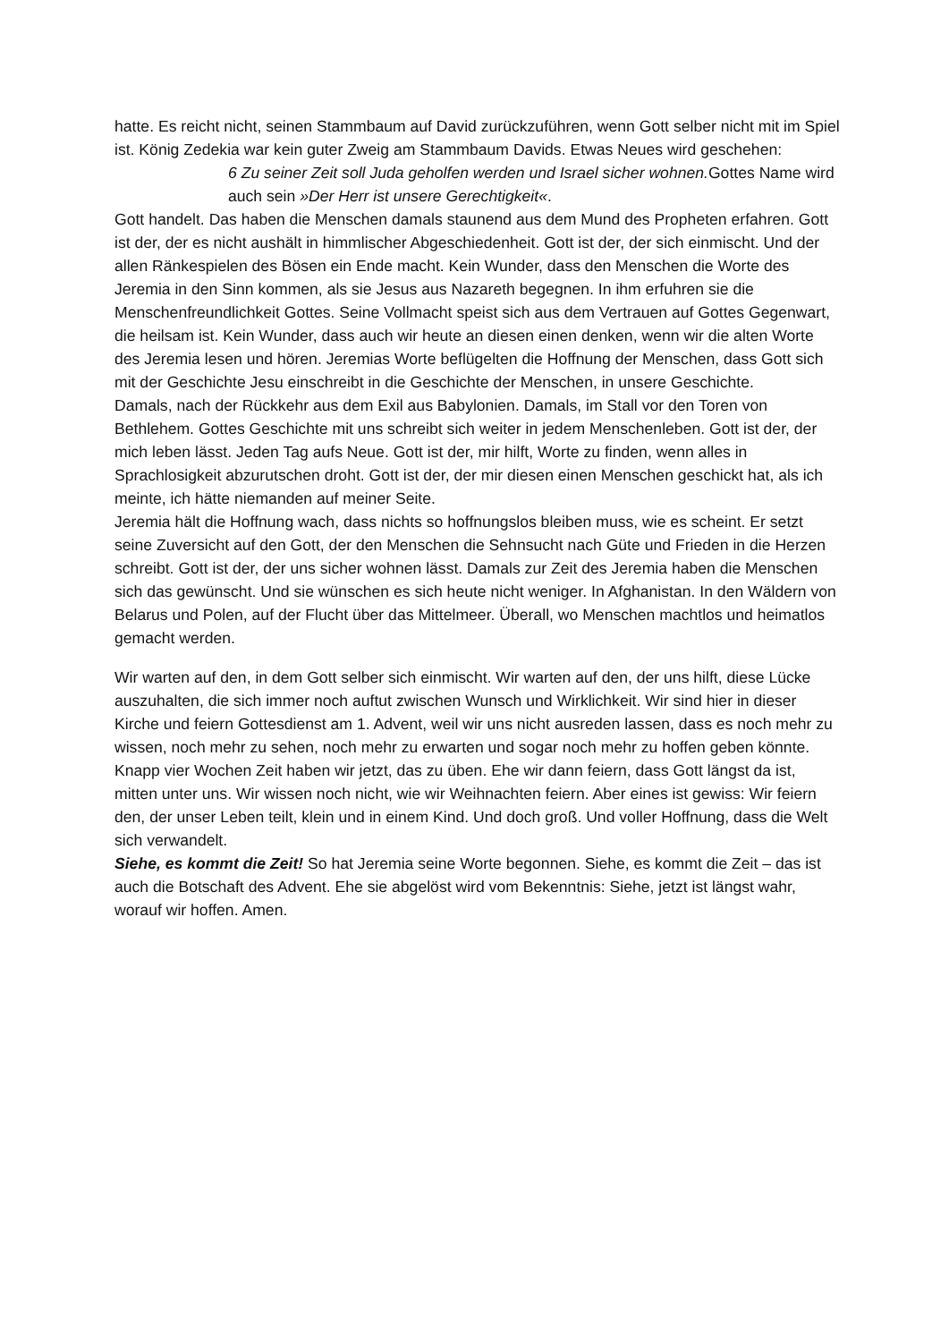hatte. Es reicht nicht, seinen Stammbaum auf David zurückzuführen, wenn Gott selber nicht mit im Spiel ist. König Zedekia war kein guter Zweig am Stammbaum Davids. Etwas Neues wird geschehen:
6 Zu seiner Zeit soll Juda geholfen werden und Israel sicher wohnen. Gottes Name wird auch sein »Der Herr ist unsere Gerechtigkeit«.
Gott handelt. Das haben die Menschen damals staunend aus dem Mund des Propheten erfahren. Gott ist der, der es nicht aushält in himmlischer Abgeschiedenheit. Gott ist der, der sich einmischt. Und der allen Ränkespielen des Bösen ein Ende macht. Kein Wunder, dass den Menschen die Worte des Jeremia in den Sinn kommen, als sie Jesus aus Nazareth begegnen. In ihm erfuhren sie die Menschenfreundlichkeit Gottes. Seine Vollmacht speist sich aus dem Vertrauen auf Gottes Gegenwart, die heilsam ist. Kein Wunder, dass auch wir heute an diesen einen denken, wenn wir die alten Worte des Jeremia lesen und hören. Jeremias Worte beflügelten die Hoffnung der Menschen, dass Gott sich mit der Geschichte Jesu einschreibt in die Geschichte der Menschen, in unsere Geschichte.
Damals, nach der Rückkehr aus dem Exil aus Babylonien. Damals, im Stall vor den Toren von Bethlehem. Gottes Geschichte mit uns schreibt sich weiter in jedem Menschenleben. Gott ist der, der mich leben lässt. Jeden Tag aufs Neue. Gott ist der, mir hilft, Worte zu finden, wenn alles in Sprachlosigkeit abzurutschen droht. Gott ist der, der mir diesen einen Menschen geschickt hat, als ich meinte, ich hätte niemanden auf meiner Seite.
Jeremia hält die Hoffnung wach, dass nichts so hoffnungslos bleiben muss, wie es scheint. Er setzt seine Zuversicht auf den Gott, der den Menschen die Sehnsucht nach Güte und Frieden in die Herzen schreibt. Gott ist der, der uns sicher wohnen lässt. Damals zur Zeit des Jeremia haben die Menschen sich das gewünscht. Und sie wünschen es sich heute nicht weniger. In Afghanistan. In den Wäldern von Belarus und Polen, auf der Flucht über das Mittelmeer. Überall, wo Menschen machtlos und heimatlos gemacht werden.
Wir warten auf den, in dem Gott selber sich einmischt. Wir warten auf den, der uns hilft, diese Lücke auszuhalten, die sich immer noch auftut zwischen Wunsch und Wirklichkeit. Wir sind hier in dieser Kirche und feiern Gottesdienst am 1. Advent, weil wir uns nicht ausreden lassen, dass es noch mehr zu wissen, noch mehr zu sehen, noch mehr zu erwarten und sogar noch mehr zu hoffen geben könnte. Knapp vier Wochen Zeit haben wir jetzt, das zu üben. Ehe wir dann feiern, dass Gott längst da ist, mitten unter uns. Wir wissen noch nicht, wie wir Weihnachten feiern. Aber eines ist gewiss: Wir feiern den, der unser Leben teilt, klein und in einem Kind. Und doch groß. Und voller Hoffnung, dass die Welt sich verwandelt.
Siehe, es kommt die Zeit! So hat Jeremia seine Worte begonnen. Siehe, es kommt die Zeit – das ist auch die Botschaft des Advent. Ehe sie abgelöst wird vom Bekenntnis: Siehe, jetzt ist längst wahr, worauf wir hoffen. Amen.